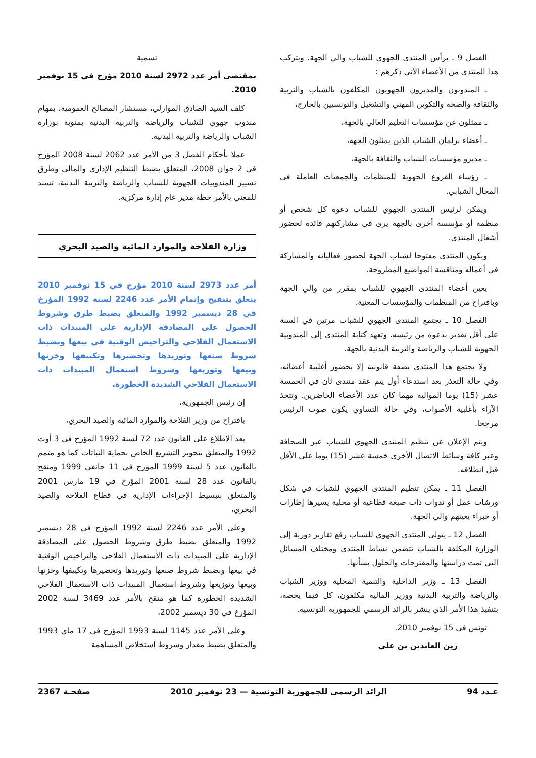الفصل 9 ـ يرأس المنتدى الجهوي للشباب والي الجهة. ويتركب هذا المنتدى من الأعضاء الآتي ذكرهم :
ـ المندوبون والمديرون الجهويون المكلفون بالشباب والتربية والثقافة والصحة والتكوين المهني والتشغيل والتونسيين بالخارج،
ـ ممثلون عن مؤسسات التعليم العالي بالجهة،
ـ أعضاء برلمان الشباب الذين يمثلون الجهة،
ـ مديرو مؤسسات الشباب والثقافة بالجهة،
ـ رؤساء الفروع الجهوية للمنظمات والجمعيات العاملة في المجال الشبابي.
ويمكن لرئيس المنتدى الجهوي للشباب دعوة كل شخص أو منظمة أو مؤسسة أخرى بالجهة يرى في مشاركتهم فائدة لحضور أشغال المنتدى.
ويكون المنتدى مفتوحا لشباب الجهة لحضور فعالياته والمشاركة في أعماله ومناقشة المواضيع المطروحة.
يعين أعضاء المنتدى الجهوي للشباب بمقرر من والي الجهة وباقتراح من المنظمات والمؤسسات المعنية.
الفصل 10 ـ يجتمع المنتدى الجهوي للشباب مرتين في السنة على أقل تقدير بدعوة من رئيسه. وتعهد كتابة المنتدى إلى المندوبية الجهوية للشباب والرياضة والتربية البدنية بالجهة.
ولا يجتمع هذا المنتدى بصفة قانونية إلا بحضور أغلبية أعضائه، وفي حالة التعذر بعد استدعاء أول يتم عقد منتدى ثان في الخمسة عشر (15) يوما الموالية مهما كان عدد الأعضاء الحاضرين. وتتخذ الآراء بأغلبية الأصوات، وفي حالة التساوي يكون صوت الرئيس مرجحا.
ويتم الإعلان عن تنظيم المنتدى الجهوي للشباب عبر الصحافة وعبر كافة وسائط الاتصال الأخرى خمسة عشر (15) يوما على الأقل قبل انطلاقه.
الفصل 11 ـ يمكن تنظيم المنتدى الجهوي للشباب في شكل ورشات عمل أو ندوات ذات صبغة قطاعية أو محلية يسيرها إطارات أو خبراء يعينهم والي الجهة.
الفصل 12 ـ يتولى المنتدى الجهوي للشباب رفع تقارير دورية إلى الوزارة المكلفة بالشباب تتضمن نشاط المنتدى ومختلف المسائل التي تمت دراستها والمقترحات والحلول بشأنها.
الفصل 13 ـ وزير الداخلية والتنمية المحلية ووزير الشباب والرياضة والتربية البدنية ووزير المالية مكلفون، كل فيما يخصه، بتنفيذ هذا الأمر الذي ينشر بالرائد الرسمي للجمهورية التونسية.
تونس في 15 نوفمبر 2010.
زين العابدين بن علي
تسمية
بمقتضى أمر عدد 2972 لسنة 2010 مؤرخ في 15 نوفمبر 2010.
كلف السيد الصادق الموارلي، مستشار المصالح العمومية، بمهام مندوب جهوي للشباب والرياضة والتربية البدنية بمنوبة بوزارة الشباب والرياضة والتربية البدنية.
عملا بأحكام الفصل 3 من الأمر عدد 2062 لسنة 2008 المؤرخ في 2 جوان 2008، المتعلق بضبط التنظيم الإداري والمالي وطرق تسيير المندوبيات الجهوية للشباب والرياضة والتربية البدنية، تسند للمعني بالأمر خطة مدير عام إدارة مركزية.
وزارة الفلاحة والموارد المائية والصيد البحري
أمر عدد 2973 لسنة 2010 مؤرخ في 15 نوفمبر 2010 يتعلق بتنقيح وإتمام الأمر عدد 2246 لسنة 1992 المؤرخ في 28 ديسمبر 1992 والمتعلق بضبط طرق وشروط الحصول على المصادقة الإدارية على المبيدات ذات الاستعمال الفلاحي والتراخيص الوقتية في بيعها وبضبط شروط صنعها وتوريدها وتحضيرها وتكييفها وخزنها وبيعها وتوزيعها وشروط استعمال المبيدات ذات الاستعمال الفلاحي الشديدة الخطورة.
إن رئيس الجمهورية،
باقتراح من وزير الفلاحة والموارد المائية والصيد البحري،
بعد الاطلاع على القانون عدد 72 لسنة 1992 المؤرخ في 3 أوت 1992 والمتعلق بتحوير التشريع الخاص بحماية النباتات كما هو متمم بالقانون عدد 5 لسنة 1999 المؤرخ في 11 جانفي 1999 ومنقح بالقانون عدد 28 لسنة 2001 المؤرخ في 19 مارس 2001 والمتعلق بتبسيط الإجراءات الإدارية في قطاع الفلاحة والصيد البحري،
وعلى الأمر عدد 2246 لسنة 1992 المؤرخ في 28 ديسمبر 1992 والمتعلق بضبط طرق وشروط الحصول على المصادقة الإدارية على المبيدات ذات الاستعمال الفلاحي والتراخيص الوقتية في بيعها وبضبط شروط صنعها وتوريدها وتحضيرها وتكييفها وخزنها وبيعها وتوزيعها وشروط استعمال المبيدات ذات الاستعمال الفلاحي الشديدة الخطورة كما هو منقح بالأمر عدد 3469 لسنة 2002 المؤرخ في 30 ديسمبر 2002،
وعلى الأمر عدد 1145 لسنة 1993 المؤرخ في 17 ماي 1993 والمتعلق بضبط مقدار وشروط استخلاص المساهمة
عـدد 94 الرائد الرسمي للجمهورية التونسية — 23 نوفمبر 2010 صفحـة 2367